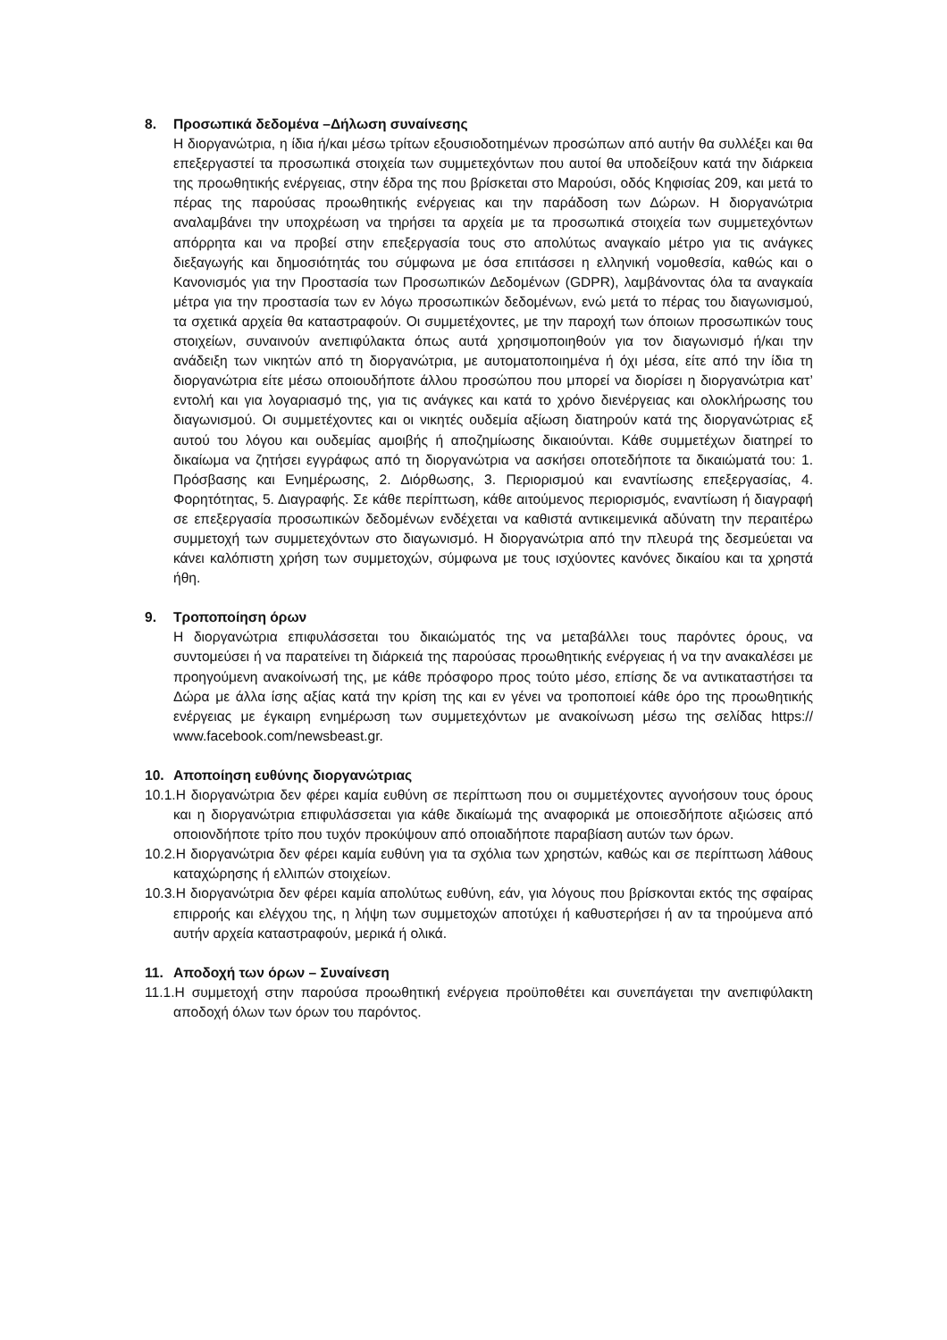8. Προσωπικά δεδομένα –Δήλωση συναίνεσης
Η διοργανώτρια, η ίδια ή/και μέσω τρίτων εξουσιοδοτημένων προσώπων από αυτήν θα συλλέξει και θα επεξεργαστεί τα προσωπικά στοιχεία των συμμετεχόντων που αυτοί θα υποδείξουν κατά την διάρκεια της προωθητικής ενέργειας, στην έδρα της που βρίσκεται στο Μαρούσι, οδός Κηφισίας 209, και μετά το πέρας της παρούσας προωθητικής ενέργειας και την παράδοση των Δώρων. Η διοργανώτρια αναλαμβάνει την υποχρέωση να τηρήσει τα αρχεία με τα προσωπικά στοιχεία των συμμετεχόντων απόρρητα και να προβεί στην επεξεργασία τους στο απολύτως αναγκαίο μέτρο για τις ανάγκες διεξαγωγής και δημοσιότητάς του σύμφωνα με όσα επιτάσσει η ελληνική νομοθεσία, καθώς και ο Κανονισμός για την Προστασία των Προσωπικών Δεδομένων (GDPR), λαμβάνοντας όλα τα αναγκαία μέτρα για την προστασία των εν λόγω προσωπικών δεδομένων, ενώ μετά το πέρας του διαγωνισμού, τα σχετικά αρχεία θα καταστραφούν. Οι συμμετέχοντες, με την παροχή των όποιων προσωπικών τους στοιχείων, συναινούν ανεπιφύλακτα όπως αυτά χρησιμοποιηθούν για τον διαγωνισμό ή/και την ανάδειξη των νικητών από τη διοργανώτρια, με αυτοματοποιημένα ή όχι μέσα, είτε από την ίδια τη διοργανώτρια είτε μέσω οποιουδήποτε άλλου προσώπου που μπορεί να διορίσει η διοργανώτρια κατ’ εντολή και για λογαριασμό της, για τις ανάγκες και κατά το χρόνο διενέργειας και ολοκλήρωσης του διαγωνισμού. Οι συμμετέχοντες και οι νικητές ουδεμία αξίωση διατηρούν κατά της διοργανώτριας εξ αυτού του λόγου και ουδεμίας αμοιβής ή αποζημίωσης δικαιούνται. Κάθε συμμετέχων διατηρεί το δικαίωμα να ζητήσει εγγράφως από τη διοργανώτρια να ασκήσει οποτεδήποτε τα δικαιώματά του: 1. Πρόσβασης και Ενημέρωσης, 2. Διόρθωσης, 3. Περιορισμού και εναντίωσης επεξεργασίας, 4. Φορητότητας, 5. Διαγραφής. Σε κάθε περίπτωση, κάθε αιτούμενος περιορισμός, εναντίωση ή διαγραφή σε επεξεργασία προσωπικών δεδομένων ενδέχεται να καθιστά αντικειμενικά αδύνατη την περαιτέρω συμμετοχή των συμμετεχόντων στο διαγωνισμό. Η διοργανώτρια από την πλευρά της δεσμεύεται να κάνει καλόπιστη χρήση των συμμετοχών, σύμφωνα με τους ισχύοντες κανόνες δικαίου και τα χρηστά ήθη.
9. Τροποποίηση όρων
Η διοργανώτρια επιφυλάσσεται του δικαιώματός της να μεταβάλλει τους παρόντες όρους, να συντομεύσει ή να παρατείνει τη διάρκειά της παρούσας προωθητικής ενέργειας ή να την ανακαλέσει με προηγούμενη ανακοίνωσή της, με κάθε πρόσφορο προς τούτο μέσο, επίσης δε να αντικαταστήσει τα Δώρα με άλλα ίσης αξίας κατά την κρίση της και εν γένει να τροποποιεί κάθε όρο της προωθητικής ενέργειας με έγκαιρη ενημέρωση των συμμετεχόντων με ανακοίνωση μέσω της σελίδας https:// www.facebook.com/newsbeast.gr.
10. Αποποίηση ευθύνης διοργανώτριας
10.1.Η διοργανώτρια δεν φέρει καμία ευθύνη σε περίπτωση που οι συμμετέχοντες αγνοήσουν τους όρους και η διοργανώτρια επιφυλάσσεται για κάθε δικαίωμά της αναφορικά με οποιεσδήποτε αξιώσεις από οποιονδήποτε τρίτο που τυχόν προκύψουν από οποιαδήποτε παραβίαση αυτών των όρων.
10.2.Η διοργανώτρια δεν φέρει καμία ευθύνη για τα σχόλια των χρηστών, καθώς και σε περίπτωση λάθους καταχώρησης ή ελλιπών στοιχείων.
10.3.Η διοργανώτρια δεν φέρει καμία απολύτως ευθύνη, εάν, για λόγους που βρίσκονται εκτός της σφαίρας επιρροής και ελέγχου της, η λήψη των συμμετοχών αποτύχει ή καθυστερήσει ή αν τα τηρούμενα από αυτήν αρχεία καταστραφούν, μερικά ή ολικά.
11. Αποδοχή των όρων – Συναίνεση
11.1.Η συμμετοχή στην παρούσα προωθητική ενέργεια προϋποθέτει και συνεπάγεται την ανεπιφύλακτη αποδοχή όλων των όρων του παρόντος.